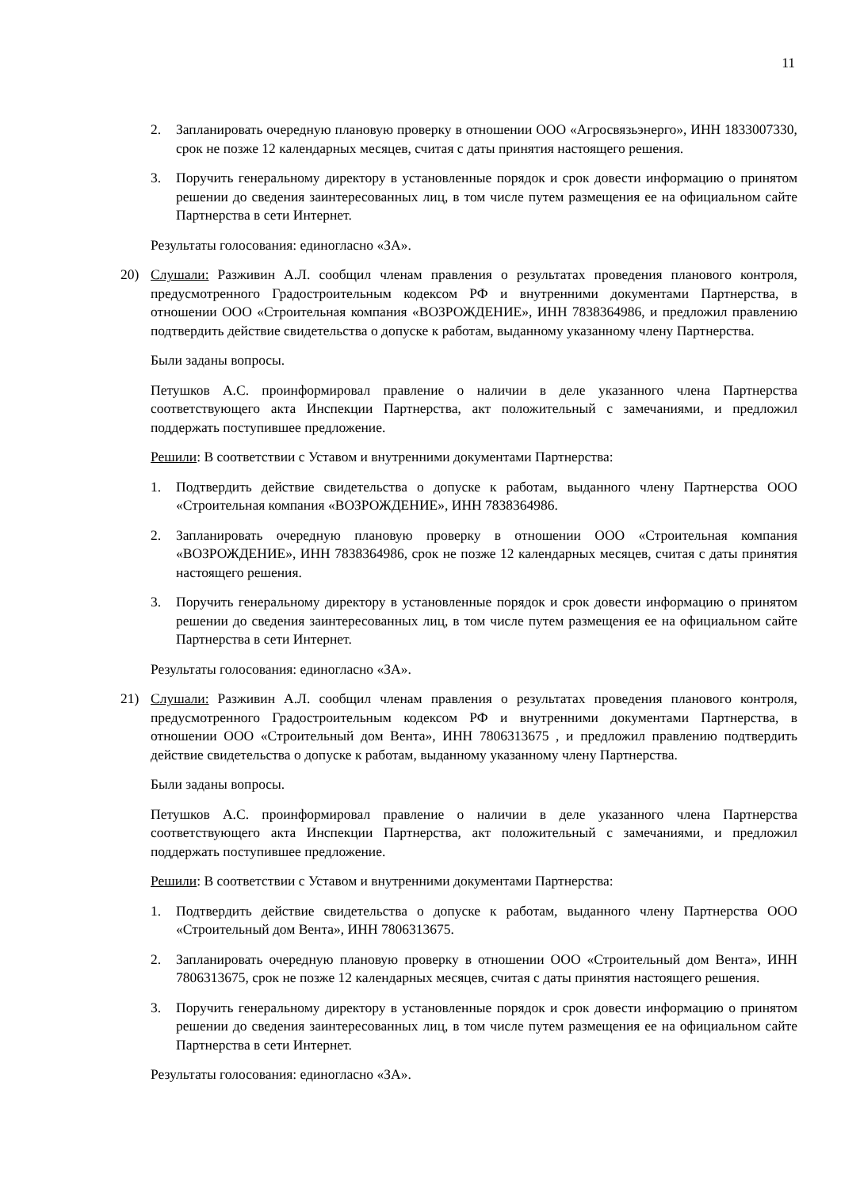11
2. Запланировать очередную плановую проверку в отношении ООО «Агросвязьэнерго», ИНН 1833007330, срок не позже 12 календарных месяцев, считая с даты принятия настоящего решения.
3. Поручить генеральному директору в установленные порядок и срок довести информацию о принятом решении до сведения заинтересованных лиц, в том числе путем размещения ее на официальном сайте Партнерства в сети Интернет.
Результаты голосования: единогласно «ЗА».
20) Слушали: Разживин А.Л. сообщил членам правления о результатах проведения планового контроля, предусмотренного Градостроительным кодексом РФ и внутренними документами Партнерства, в отношении ООО «Строительная компания «ВОЗРОЖДЕНИЕ», ИНН 7838364986, и предложил правлению подтвердить действие свидетельства о допуске к работам, выданному указанному члену Партнерства.
Были заданы вопросы.
Петушков А.С. проинформировал правление о наличии в деле указанного члена Партнерства соответствующего акта Инспекции Партнерства, акт положительный с замечаниями, и предложил поддержать поступившее предложение.
Решили: В соответствии с Уставом и внутренними документами Партнерства:
1. Подтвердить действие свидетельства о допуске к работам, выданного члену Партнерства ООО «Строительная компания «ВОЗРОЖДЕНИЕ», ИНН 7838364986.
2. Запланировать очередную плановую проверку в отношении ООО «Строительная компания «ВОЗРОЖДЕНИЕ», ИНН 7838364986, срок не позже 12 календарных месяцев, считая с даты принятия настоящего решения.
3. Поручить генеральному директору в установленные порядок и срок довести информацию о принятом решении до сведения заинтересованных лиц, в том числе путем размещения ее на официальном сайте Партнерства в сети Интернет.
Результаты голосования: единогласно «ЗА».
21) Слушали: Разживин А.Л. сообщил членам правления о результатах проведения планового контроля, предусмотренного Градостроительным кодексом РФ и внутренними документами Партнерства, в отношении ООО «Строительный дом Вента», ИНН 7806313675 , и предложил правлению подтвердить действие свидетельства о допуске к работам, выданному указанному члену Партнерства.
Были заданы вопросы.
Петушков А.С. проинформировал правление о наличии в деле указанного члена Партнерства соответствующего акта Инспекции Партнерства, акт положительный с замечаниями, и предложил поддержать поступившее предложение.
Решили: В соответствии с Уставом и внутренними документами Партнерства:
1. Подтвердить действие свидетельства о допуске к работам, выданного члену Партнерства ООО «Строительный дом Вента», ИНН 7806313675.
2. Запланировать очередную плановую проверку в отношении ООО «Строительный дом Вента», ИНН 7806313675, срок не позже 12 календарных месяцев, считая с даты принятия настоящего решения.
3. Поручить генеральному директору в установленные порядок и срок довести информацию о принятом решении до сведения заинтересованных лиц, в том числе путем размещения ее на официальном сайте Партнерства в сети Интернет.
Результаты голосования: единогласно «ЗА».